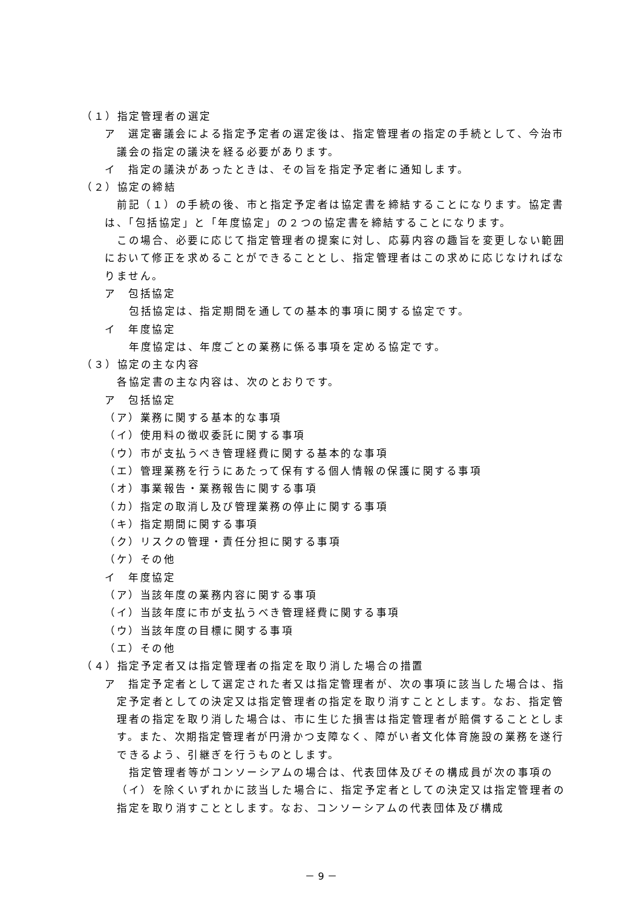（１）指定管理者の選定
ア　選定審議会による指定予定者の選定後は、指定管理者の指定の手続として、今治市議会の指定の議決を経る必要があります。
イ　指定の議決があったときは、その旨を指定予定者に通知します。
（２）協定の締結
前記（１）の手続の後、市と指定予定者は協定書を締結することになります。協定書は、「包括協定」と「年度協定」の２つの協定書を締結することになります。
この場合、必要に応じて指定管理者の提案に対し、応募内容の趣旨を変更しない範囲において修正を求めることができることとし、指定管理者はこの求めに応じなければなりません。
ア　包括協定
包括協定は、指定期間を通しての基本的事項に関する協定です。
イ　年度協定
年度協定は、年度ごとの業務に係る事項を定める協定です。
（３）協定の主な内容
各協定書の主な内容は、次のとおりです。
ア　包括協定
（ア）業務に関する基本的な事項
（イ）使用料の徴収委託に関する事項
（ウ）市が支払うべき管理経費に関する基本的な事項
（エ）管理業務を行うにあたって保有する個人情報の保護に関する事項
（オ）事業報告・業務報告に関する事項
（カ）指定の取消し及び管理業務の停止に関する事項
（キ）指定期間に関する事項
（ク）リスクの管理・責任分担に関する事項
（ケ）その他
イ　年度協定
（ア）当該年度の業務内容に関する事項
（イ）当該年度に市が支払うべき管理経費に関する事項
（ウ）当該年度の目標に関する事項
（エ）その他
（４）指定予定者又は指定管理者の指定を取り消した場合の措置
ア　指定予定者として選定された者又は指定管理者が、次の事項に該当した場合は、指定予定者としての決定又は指定管理者の指定を取り消すこととします。なお、指定管理者の指定を取り消した場合は、市に生じた損害は指定管理者が賠償することとします。また、次期指定管理者が円滑かつ支障なく、障がい者文化体育施設の業務を遂行できるよう、引継ぎを行うものとします。
指定管理者等がコンソーシアムの場合は、代表団体及びその構成員が次の事項の（イ）を除くいずれかに該当した場合に、指定予定者としての決定又は指定管理者の指定を取り消すこととします。なお、コンソーシアムの代表団体及び構成
－ 9 －